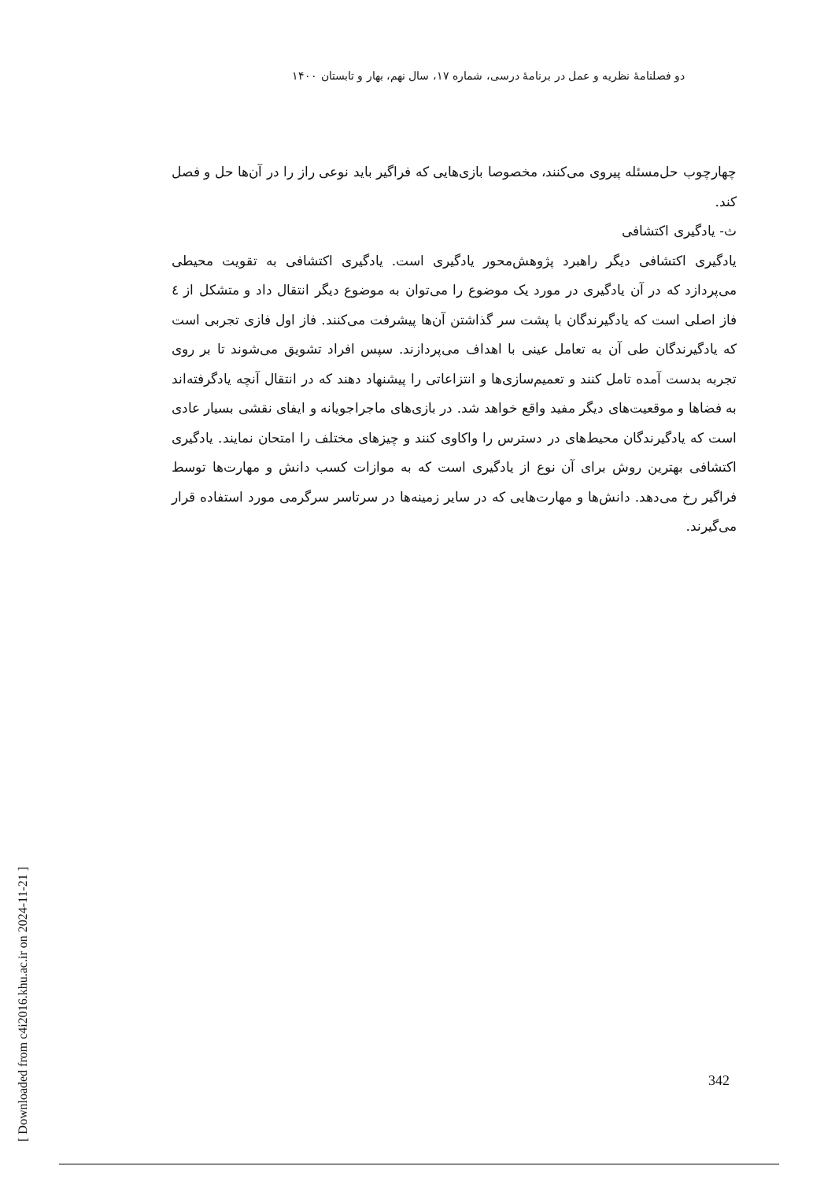دو فصلنامهٔ نظریه و عمل در برنامهٔ درسی، شماره ۱۷، سال نهم، بهار و تابستان ۱۴۰۰
چهارچوب حل‌مسئله پیروی می‌کنند، مخصوصا بازی‌هایی که فراگیر باید نوعی راز را در آن‌ها حل و فصل کند.
ث- یادگیری اکتشافی
یادگیری اکتشافی دیگر راهبرد پژوهش‌محور یادگیری است. یادگیری اکتشافی به تقویت محیطی می‌پردازد که در آن یادگیری در مورد یک موضوع را می‌توان به موضوع دیگر انتقال داد و متشکل از ٤ فاز اصلی است که یادگیرندگان با پشت سر گذاشتن آن‌ها پیشرفت می‌کنند. فاز اول فازی تجربی است که یادگیرندگان طی آن به تعامل عینی با اهداف می‌پردازند. سپس افراد تشویق می‌شوند تا بر روی تجربه بدست آمده تامل کنند و تعمیم‌سازی‌ها و انتزاعاتی را پیشنهاد دهند که در انتقال آنچه یادگرفته‌اند به فضاها و موقعیت‌های دیگر مفید واقع خواهد شد. در بازی‌های ماجراجویانه و ایفای نقشی بسیار عادی است که یادگیرندگان محیط‌های در دسترس را واکاوی کنند و چیزهای مختلف را امتحان نمایند. یادگیری اکتشافی بهترین روش برای آن نوع از یادگیری است که به موازات کسب دانش و مهارت‌ها توسط فراگیر رخ می‌دهد. دانش‌ها و مهارت‌هایی که در سایر زمینه‌ها در سرتاسر سرگرمی مورد استفاده قرار می‌گیرند.
[ Downloaded from c4i2016.khu.ac.ir on 2024-11-21 ]
342